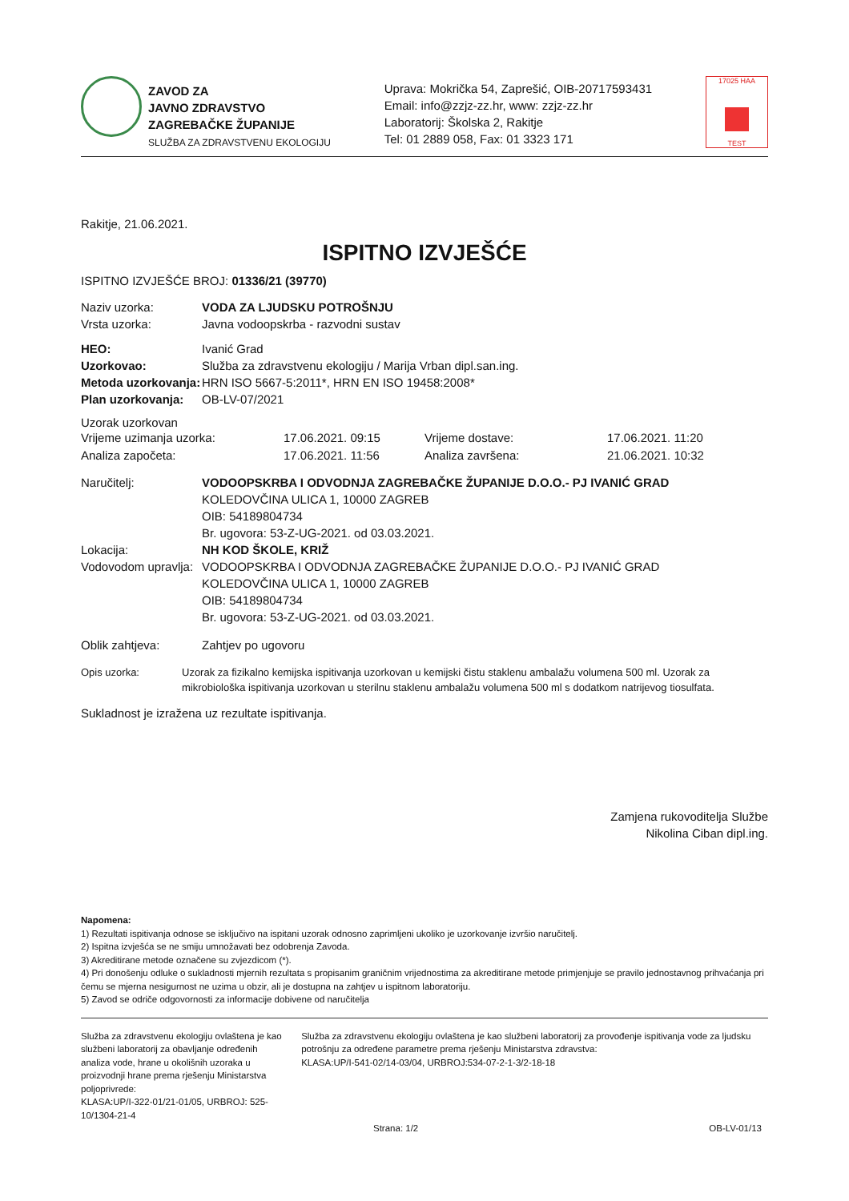ZAVOD ZA
JAVNO ZDRAVSTVO
ZAGREBAČKE ŽUPANIJE
SLUŽBA ZA ZDRAVSTVENU EKOLOGIJU
Uprava: Mokrička 54, Zaprešić, OIB-20717593431
Email: info@zzjz-zz.hr, www: zzjz-zz.hr
Laboratorij: Školska 2, Rakitje
Tel: 01 2889 058, Fax: 01 3323 171
17025 HAA
TEST
Rakitje, 21.06.2021.
ISPITNO IZVJEŠĆE
ISPITNO IZVJEŠĆE BROJ: 01336/21 (39770)
Naziv uzorka: VODA ZA LJUDSKU POTROŠNJU
Vrsta uzorka: Javna vodoopskrba - razvodni sustav
HEO: Ivanić Grad
Uzorkovao: Služba za zdravstvenu ekologiju / Marija Vrban dipl.san.ing.
Metoda uzorkovanja: HRN ISO 5667-5:2011*, HRN EN ISO 19458:2008*
Plan uzorkovanja: OB-LV-07/2021
Uzorak uzorkovan
Vrijeme uzimanja uzorka: 17.06.2021. 09:15 Vrijeme dostave: 17.06.2021. 11:20 Analiza započeta: 17.06.2021. 11:56 Analiza završena: 21.06.2021. 10:32
Naručitelj: VODOOPSKRBA I ODVODNJA ZAGREBAČKE ŽUPANIJE D.O.O.- PJ IVANIĆ GRAD
KOLEDOVČINA ULICA 1, 10000 ZAGREB
OIB: 54189804734
Br. ugovora: 53-Z-UG-2021. od 03.03.2021.
Lokacija: NH KOD ŠKOLE, KRIŽ
Vodovodom upravlja: VODOOPSKRBA I ODVODNJA ZAGREBAČKE ŽUPANIJE D.O.O.- PJ IVANIĆ GRAD
KOLEDOVČINA ULICA 1, 10000 ZAGREB
OIB: 54189804734
Br. ugovora: 53-Z-UG-2021. od 03.03.2021.
Oblik zahtjeva: Zahtjev po ugovoru
Opis uzorka: Uzorak za fizikalno kemijska ispitivanja uzorkovan u kemijski čistu staklenu ambalažu volumena 500 ml. Uzorak za mikrobiološka ispitivanja uzorkovan u sterilnu staklenu ambalažu volumena 500 ml s dodatkom natrijevog tiosulfata.
Sukladnost je izražena uz rezultate ispitivanja.
Zamjena rukovoditelja Službe
Nikolina Ciban dipl.ing.
Napomena:
1) Rezultati ispitivanja odnose se isključivo na ispitani uzorak odnosno zaprimljeni ukoliko je uzorkovanje izvršio naručitelj.
2) Ispitna izvješća se ne smiju umnožavati bez odobrenja Zavoda.
3) Akreditirane metode označene su zvjezdicom (*).
4) Pri donošenju odluke o sukladnosti mjernih rezultata s propisanim graničnim vrijednostima za akreditirane metode primjenjuje se pravilo jednostavnog prihvaćanja pri čemu se mjerna nesigurnost ne uzima u obzir, ali je dostupna na zahtjev u ispitnom laboratoriju.
5) Zavod se odriče odgovornosti za informacije dobivene od naručitelja
Služba za zdravstvenu ekologiju ovlaštena je kao službeni laboratorij za obavljanje određenih analiza vode, hrane u okolišnih uzoraka u proizvodnji hrane prema rješenju Ministarstva poljoprivrede:
KLASA:UP/I-322-01/21-01/05, URBROJ: 525-10/1304-21-4
Služba za zdravstvenu ekologiju ovlaštena je kao službeni laboratorij za provođenje ispitivanja vode za ljudsku potrošnju za određene parametre prema rješenju Ministarstva zdravstva:
KLASA:UP/I-541-02/14-03/04, URBROJ:534-07-2-1-3/2-18-18
Strana: 1/2 OB-LV-01/13